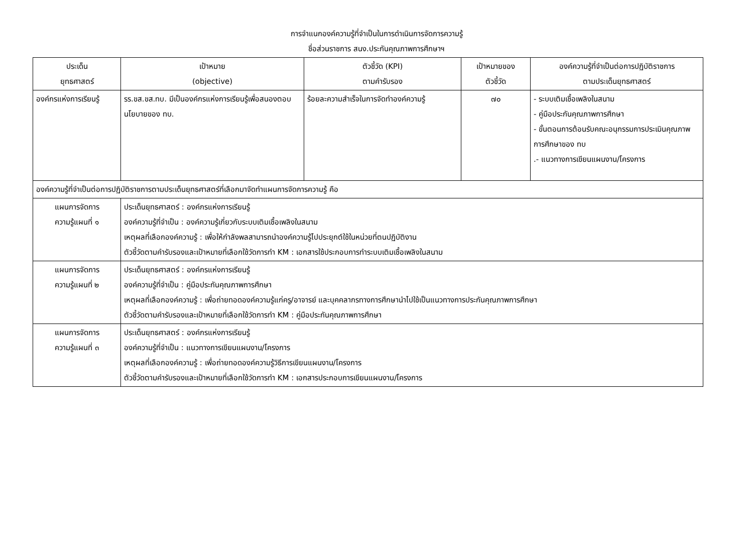การจำแนกองค์ความรู้ที่จำเป็นในการดำเนินการจัดการความรู้
ชื่อส่วนราชการ สนง.ประกันคุณภาพการศึกษาฯ
| ประเด็น ยุทธศาสตร์ | เป้าหมาย (objective) | ตัวชี้วัด (KPI) ตามคำรับรอง | เป้าหมายของ ตัวชี้วัด | องค์ความรู้ที่จำเป็นต่อการปฏิบัติราชการ ตามประเด็นยุทธศาสตร์ |
| --- | --- | --- | --- | --- |
| องค์กรแห่งการเรียนรู้ | รร.ขส.ขส.ทบ. มีเป็นองค์กรแห่งการเรียนรู้เพื่อสนองตอบนโยบายของ ทบ. | ร้อยละความสำเร็จในการจัดทำองค์ความรู้ | ๗๐ | - ระบบเติมเชื้อเพลิงในสนาม - คู่มือประกันคุณภาพการศึกษา - ขั้นตอนการต้อนรับคณะอนุกรรมการประเมินคุณภาพการศึกษาของ ทบ .- แนวทางการเขียนแผนงาน/โครงการ |
| องค์ความรู้ที่จำเป็นต่อการปฏิบัติราชการตามประเด็นยุทธศาสตร์ที่เลือกมาจัดทำแผนการจัดการความรู้ คือ | | | | |
| แผนการจัดการ ความรู้แผนที่ ๑ | ประเด็นยุทธศาสตร์ : องค์กรแห่งการเรียนรู้ องค์ความรู้ที่จำเป็น : องค์ความรู้เกี่ยวกับระบบเติมเชื้อเพลิงในสนาม เหตุผลที่เลือกองค์ความรู้ : เพื่อให้กำลังพลสามารถนำองค์ความรู้ไปประยุกต์ใช้ในหน่วยที่ตนปฏิบัติงาน ตัวชี้วัดตามคำรับรองและเป้าหมายที่เลือกใช้วัดการทำ KM : เอกสารใช้ประกอบการทำระบบเติมเชื้อเพลิงในสนาม | | | |
| แผนการจัดการ ความรู้แผนที่ ๒ | ประเด็นยุทธศาสตร์ : องค์กรแห่งการเรียนรู้ องค์ความรู้ที่จำเป็น : คู่มือประกันคุณภาพการศึกษา เหตุผลที่เลือกองค์ความรู้ : เพื่อถ่ายทอดองค์ความรู้แก่ครู/อาจารย์ และบุคคลากรทางการศึกษานำไปใช้เป็นแนวทางการประกันคุณภาพการศึกษา ตัวชี้วัดตามคำรับรองและเป้าหมายที่เลือกใช้วัดการทำ KM : คู่มือประกันคุณภาพการศึกษา | | | |
| แผนการจัดการ ความรู้แผนที่ ๓ | ประเด็นยุทธศาสตร์ : องค์กรแห่งการเรียนรู้ องค์ความรู้ที่จำเป็น : แนวทางการเขียนแผนงาน/โครงการ เหตุผลที่เลือกองค์ความรู้ : เพื่อถ่ายทอดองค์ความรู้วิธีการเขียนแผนงาน/โครงการ ตัวชี้วัดตามคำรับรองและเป้าหมายที่เลือกใช้วัดการทำ KM : เอกสารประกอบการเขียนแผนงาน/โครงการ | | | |